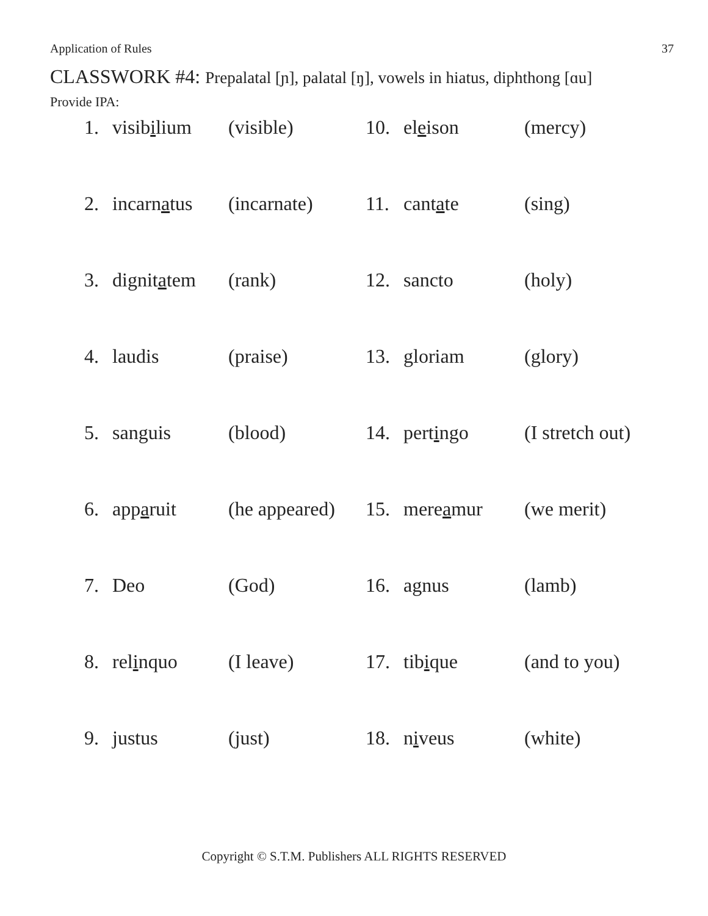Application of Rules 37
CLASSWORK #4: Prepalatal [ɲ], palatal [ŋ], vowels in hiatus, diphthong [ɑu]
Provide IPA:
| 1. | visib i lium | (visible) | 10. | el e ison | (mercy) |
| 2. | incarn a tus | (incarnate) | 11. | cant a te | (sing) |
| 3. | dignit a tem | (rank) | 12. | sancto | (holy) |
| 4. | laudis | (praise) | 13. | gloriam | (glory) |
| 5. | sanguis | (blood) | 14. | pert i ngo | (I stretch out) |
| 6. | app a ruit | (he appeared) | 15. | mere a mur | (we merit) |
| 7. | Deo | (God) | 16. | agnus | (lamb) |
| 8. | rel i nquo | (I leave) | 17. | tib i que | (and to you) |
| 9. | justus | (just) | 18. | n i veus | (white) |
Copyright © S.T.M. Publishers ALL RIGHTS RESERVED